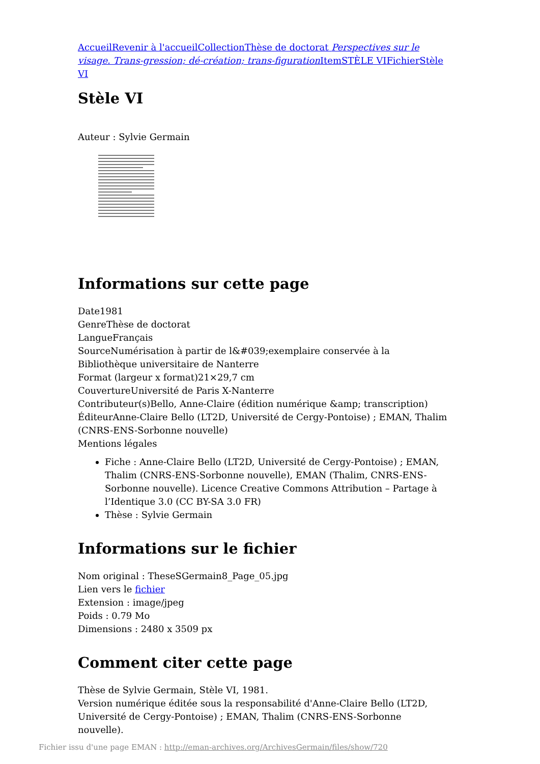Accueil Revenir à l'accueil Collection Thèse de doctorat Perspectives sur le visage. Trans-gression; dé-création; trans-figuration Item STÈLE VI Fichier Stèle VI
Stèle VI
Auteur : Sylvie Germain
Informations sur cette page
Date1981
GenreThèse de doctorat
LangueFrançais
SourceNumérisation à partir de l&#039;exemplaire conservée à la Bibliothèque universitaire de Nanterre
Format (largeur x format)21×29,7 cm
CouvertureUniversité de Paris X-Nanterre
Contributeur(s)Bello, Anne-Claire (édition numérique &amp; transcription)
ÉditeurAnne-Claire Bello (LT2D, Université de Cergy-Pontoise) ; EMAN, Thalim (CNRS-ENS-Sorbonne nouvelle)
Mentions légales
Fiche : Anne-Claire Bello (LT2D, Université de Cergy-Pontoise) ; EMAN, Thalim (CNRS-ENS-Sorbonne nouvelle), EMAN (Thalim, CNRS-ENS-Sorbonne nouvelle). Licence Creative Commons Attribution – Partage à l’Identique 3.0 (CC BY-SA 3.0 FR)
Thèse : Sylvie Germain
Informations sur le fichier
Nom original : TheseSGermain8_Page_05.jpg
Lien vers le fichier
Extension : image/jpeg
Poids : 0.79 Mo
Dimensions : 2480 x 3509 px
Comment citer cette page
Thèse de Sylvie Germain, Stèle VI, 1981.
Version numérique éditée sous la responsabilité d'Anne-Claire Bello (LT2D, Université de Cergy-Pontoise) ; EMAN, Thalim (CNRS-ENS-Sorbonne nouvelle).
Fichier issu d'une page EMAN : http://eman-archives.org/ArchivesGermain/files/show/720